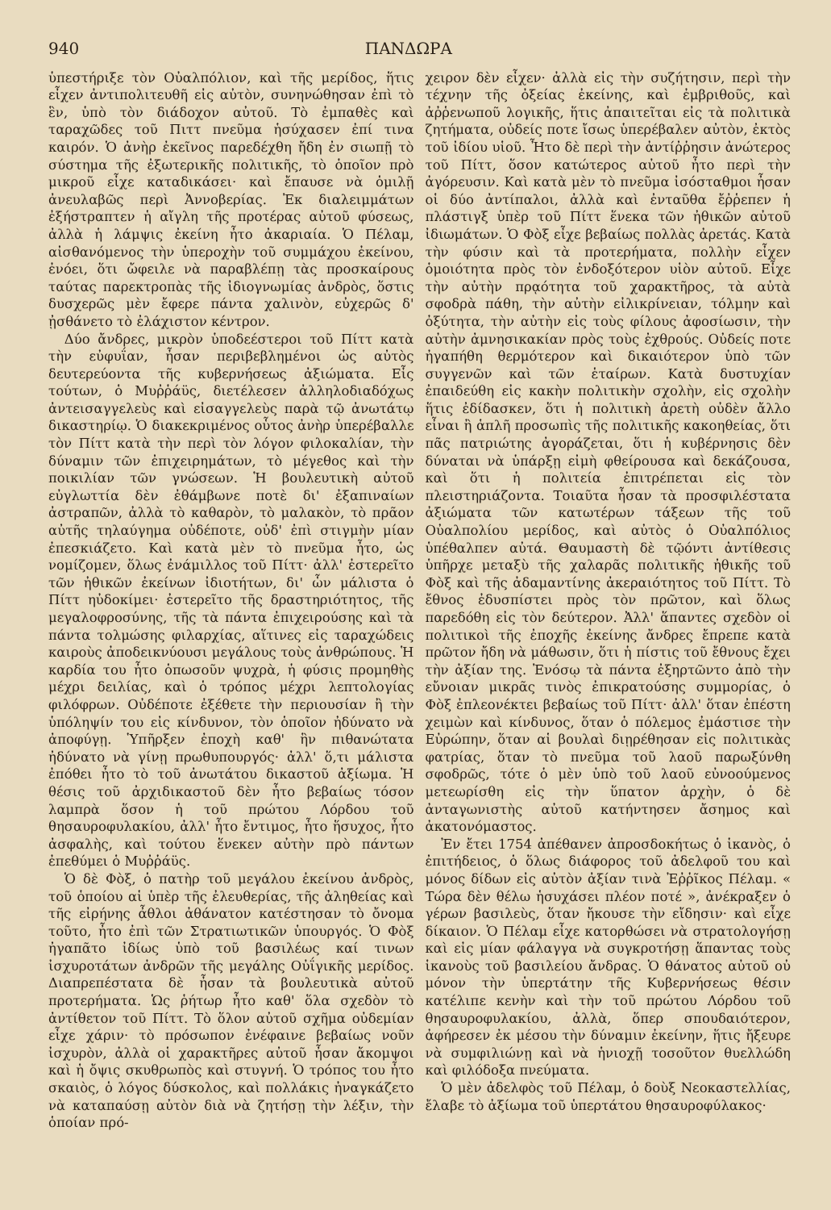940 ΠΑΝΔΩΡΑ
ὑπεστήριξε τὸν Οὐαλπόλιον, καὶ τῆς μερίδος, ἥτις εἶχεν ἀντιπολιτευθῆ εἰς αὐτὸν, συνηνώθησαν ἐπὶ τὸ ἓν, ὑπὸ τὸν διάδοχον αὐτοῦ. Τὸ ἐμπαθὲς καὶ ταραχῶδες τοῦ Πιττ πνεῦμα ἡσύχασεν ἐπί τινα καιρόν. Ὁ ἀνὴρ ἐκεῖνος παρεδέχθη ἤδη ἐν σιωπῇ τὸ σύστημα τῆς ἐξωτερικῆς πολιτικῆς, τὸ ὁποῖον πρὸ μικροῦ εἶχε καταδικάσει· καὶ ἔπαυσε νὰ ὁμιλῇ ἀνευλαβῶς περὶ Ἀννοβερίας. Ἐκ διαλειμμάτων ἐξήστραπτεν ἡ αἴγλη τῆς προτέρας αὐτοῦ φύσεως, ἀλλὰ ἡ λάμψις ἐκείνη ἦτο ἀκαριαία. Ὁ Πέλαμ, αἰσθανόμενος τὴν ὑπεροχὴν τοῦ συμμάχου ἐκείνου, ἐνόει, ὅτι ὤφειλε νὰ παραβλέπῃ τὰς προσκαίρους ταύτας παρεκτροπὰς τῆς ἰδιογνωμίας ἀνδρὸς, ὅστις δυσχερῶς μὲν ἔφερε πάντα χαλινὸν, εὐχερῶς δ' ᾐσθάνετο τὸ ἐλάχιστον κέντρον.
Δύο ἄνδρες, μικρὸν ὑποδεέστεροι τοῦ Πίττ κατὰ τὴν εὐφυΐαν, ἦσαν περιβεβλημένοι ὡς αὐτὸς δευτερεύοντα τῆς κυβερνήσεως ἀξιώματα. Εἷς τούτων, ὁ Μυῤῥάϋς, διετέλεσεν ἀλληλοδιαδόχως ἀντεισαγγελεὺς καὶ εἰσαγγελεὺς παρὰ τῷ ἀνωτάτῳ δικαστηρίῳ. Ὁ διακεκριμένος οὗτος ἀνὴρ ὑπερέβαλλε τὸν Πίττ κατὰ τὴν περὶ τὸν λόγον φιλοκαλίαν, τὴν δύναμιν τῶν ἐπιχειρημάτων, τὸ μέγεθος καὶ τὴν ποικιλίαν τῶν γνώσεων. Ἡ βουλευτικὴ αὐτοῦ εὐγλωττία δὲν ἐθάμβωνε ποτὲ δι' ἐξαπιναίων ἀστραπῶν, ἀλλὰ τὸ καθαρὸν, τὸ μαλακὸν, τὸ πρᾶον αὐτῆς τηλαύγημα οὐδέποτε, οὐδ' ἐπὶ στιγμὴν μίαν ἐπεσκιάζετο. Καὶ κατὰ μὲν τὸ πνεῦμα ἦτο, ὡς νομίζομεν, ὅλως ἐνάμιλλος τοῦ Πίττ· ἀλλ' ἐστερεῖτο τῶν ἠθικῶν ἐκείνων ἰδιοτήτων, δι' ὧν μάλιστα ὁ Πίττ ηὐδοκίμει· ἐστερεῖτο τῆς δραστηριότητος, τῆς μεγαλοφροσύνης, τῆς τὰ πάντα ἐπιχειρούσης καὶ τὰ πάντα τολμώσης φιλαρχίας, αἵτινες εἰς ταραχώδεις καιροὺς ἀποδεικνύουσι μεγάλους τοὺς ἀνθρώπους. Ἡ καρδία του ἦτο ὁπωσοῦν ψυχρὰ, ἡ φύσις προμηθὴς μέχρι δειλίας, καὶ ὁ τρόπος μέχρι λεπτολογίας φιλόφρων. Οὐδέποτε ἐξέθετε τὴν περιουσίαν ἢ τὴν ὑπόληψίν του εἰς κίνδυνον, τὸν ὁποῖον ἠδύνατο νὰ ἀποφύγῃ. Ὑπῆρξεν ἐποχὴ καθ' ἣν πιθανώτατα ἠδύνατο νὰ γίνῃ πρωθυπουργός· ἀλλ' ὅ,τι μάλιστα ἐπόθει ἦτο τὸ τοῦ ἀνωτάτου δικαστοῦ ἀξίωμα. Ἡ θέσις τοῦ ἀρχιδικαστοῦ δὲν ἦτο βεβαίως τόσον λαμπρὰ ὅσον ἡ τοῦ πρώτου Λόρδου τοῦ θησαυροφυλακίου, ἀλλ' ἦτο ἔντιμος, ἦτο ἥσυχος, ἦτο ἀσφαλὴς, καὶ τούτου ἕνεκεν αὐτὴν πρὸ πάντων ἐπεθύμει ὁ Μυῤῥάϋς.
Ὁ δὲ Φὸξ, ὁ πατὴρ τοῦ μεγάλου ἐκείνου ἀνδρὸς, τοῦ ὁποίου αἱ ὑπὲρ τῆς ἐλευθερίας, τῆς ἀληθείας καὶ τῆς εἰρήνης ἆθλοι ἀθάνατον κατέστησαν τὸ ὄνομα τοῦτο, ἦτο ἐπὶ τῶν Στρατιωτικῶν ὑπουργός. Ὁ Φὸξ ἠγαπᾶτο ἰδίως ὑπὸ τοῦ βασιλέως καί τινων ἰσχυροτάτων ἀνδρῶν τῆς μεγάλης Οὐΐγικῆς μερίδος. Διαπρεπέστατα δὲ ἦσαν τὰ βουλευτικὰ αὐτοῦ προτερήματα. Ὡς ῥήτωρ ἦτο καθ' ὅλα σχεδὸν τὸ ἀντίθετον τοῦ Πίττ. Τὸ ὅλον αὐτοῦ σχῆμα οὐδεμίαν εἶχε χάριν· τὸ πρόσωπον ἐνέφαινε βεβαίως νοῦν ἰσχυρὸν, ἀλλὰ οἱ χαρακτῆρες αὐτοῦ ἦσαν ἄκομψοι καὶ ἡ ὄψις σκυθρωπὸς καὶ στυγνή. Ὁ τρόπος του ἦτο σκαιὸς, ὁ λόγος δύσκολος, καὶ πολλάκις ἠναγκάζετο νὰ καταπαύσῃ αὐτὸν διὰ νὰ ζητήσῃ τὴν λέξιν, τὴν ὁποίαν πρό-
χειρον δὲν εἶχεν· ἀλλὰ εἰς τὴν συζήτησιν, περὶ τὴν τέχνην τῆς ὀξείας ἐκείνης, καὶ ἐμβριθοῦς, καὶ ἀῤῥενωποῦ λογικῆς, ἥτις ἀπαιτεῖται εἰς τὰ πολιτικὰ ζητήματα, οὐδείς ποτε ἴσως ὑπερέβαλεν αὐτὸν, ἐκτὸς τοῦ ἰδίου υἱοῦ. Ἦτο δὲ περὶ τὴν ἀντίῤῥησιν ἀνώτερος τοῦ Πίττ, ὅσον κατώτερος αὐτοῦ ἦτο περὶ τὴν ἀγόρευσιν. Καὶ κατὰ μὲν τὸ πνεῦμα ἰσόσταθμοι ἦσαν οἱ δύο ἀντίπαλοι, ἀλλὰ καὶ ἐνταῦθα ἔῤῥεπεν ἡ πλάστιγξ ὑπὲρ τοῦ Πίττ ἕνεκα τῶν ἠθικῶν αὐτοῦ ἰδιωμάτων. Ὁ Φὸξ εἶχε βεβαίως πολλὰς ἀρετάς. Κατὰ τὴν φύσιν καὶ τὰ προτερήματα, πολλὴν εἶχεν ὁμοιότητα πρὸς τὸν ἐνδοξότερον υἱὸν αὐτοῦ. Εἶχε τὴν αὐτὴν πρᾳότητα τοῦ χαρακτῆρος, τὰ αὐτὰ σφοδρὰ πάθη, τὴν αὐτὴν εἰλικρίνειαν, τόλμην καὶ ὀξύτητα, τὴν αὐτὴν εἰς τοὺς φίλους ἀφοσίωσιν, τὴν αὐτὴν ἀμνησικακίαν πρὸς τοὺς ἐχθρούς. Οὐδείς ποτε ἠγαπήθη θερμότερον καὶ δικαιότερον ὑπὸ τῶν συγγενῶν καὶ τῶν ἑταίρων. Κατὰ δυστυχίαν ἐπαιδεύθη εἰς κακὴν πολιτικὴν σχολὴν, εἰς σχολὴν ἥτις ἐδίδασκεν, ὅτι ἡ πολιτικὴ ἀρετὴ οὐδὲν ἄλλο εἶναι ἢ ἁπλῆ προσωπὶς τῆς πολιτικῆς κακοηθείας, ὅτι πᾶς πατριώτης ἀγοράζεται, ὅτι ἡ κυβέρνησις δὲν δύναται νὰ ὑπάρξῃ εἰμὴ φθείρουσα καὶ δεκάζουσα, καὶ ὅτι ἡ πολιτεία ἐπιτρέπεται εἰς τὸν πλειστηριάζοντα. Τοιαῦτα ἦσαν τὰ προσφιλέστατα ἀξιώματα τῶν κατωτέρων τάξεων τῆς τοῦ Οὐαλπολίου μερίδος, καὶ αὐτὸς ὁ Οὐαλπόλιος ὑπέθαλπεν αὐτά. Θαυμαστὴ δὲ τῷόντι ἀντίθεσις ὑπῆρχε μεταξὺ τῆς χαλαρᾶς πολιτικῆς ἠθικῆς τοῦ Φὸξ καὶ τῆς ἀδαμαντίνης ἀκεραιότητος τοῦ Πίττ. Τὸ ἔθνος ἐδυσπίστει πρὸς τὸν πρῶτον, καὶ ὅλως παρεδόθη εἰς τὸν δεύτερον. Ἀλλ' ἅπαντες σχεδὸν οἱ πολιτικοὶ τῆς ἐποχῆς ἐκείνης ἄνδρες ἔπρεπε κατὰ πρῶτον ἤδη νὰ μάθωσιν, ὅτι ἡ πίστις τοῦ ἔθνους ἔχει τὴν ἀξίαν της. Ἐνόσῳ τὰ πάντα ἐξηρτῶντο ἀπὸ τὴν εὔνοιαν μικρᾶς τινὸς ἐπικρατούσης συμμορίας, ὁ Φὸξ ἐπλεονέκτει βεβαίως τοῦ Πίττ· ἀλλ' ὅταν ἐπέστη χειμὼν καὶ κίνδυνος, ὅταν ὁ πόλεμος ἐμάστισε τὴν Εὐρώπην, ὅταν αἱ βουλαὶ διῃρέθησαν εἰς πολιτικὰς φατρίας, ὅταν τὸ πνεῦμα τοῦ λαοῦ παρωξύνθη σφοδρῶς, τότε ὁ μὲν ὑπὸ τοῦ λαοῦ εὐνοούμενος μετεωρίσθη εἰς τὴν ὕπατον ἀρχὴν, ὁ δὲ ἀνταγωνιστὴς αὐτοῦ κατήντησεν ἄσημος καὶ ἀκατονόμαστος.
Ἐν ἔτει 1754 ἀπέθανεν ἀπροσδοκήτως ὁ ἱκανὸς, ὁ ἐπιτήδειος, ὁ ὅλως διάφορος τοῦ ἀδελφοῦ του καὶ μόνος δίδων εἰς αὐτὸν ἀξίαν τινὰ Ἐῤῥῖκος Πέλαμ. « Τώρα δὲν θέλω ἡσυχάσει πλέον ποτέ », ἀνέκραξεν ὁ γέρων βασιλεὺς, ὅταν ἤκουσε τὴν εἴδησιν· καὶ εἶχε δίκαιον. Ὁ Πέλαμ εἶχε κατορθώσει νὰ στρατολογήσῃ καὶ εἰς μίαν φάλαγγα νὰ συγκροτήσῃ ἅπαντας τοὺς ἱκανοὺς τοῦ βασιλείου ἄνδρας. Ὁ θάνατος αὐτοῦ οὐ μόνον τὴν ὑπερτάτην τῆς Κυβερνήσεως θέσιν κατέλιπε κενὴν καὶ τὴν τοῦ πρώτου Λόρδου τοῦ θησαυροφυλακίου, ἀλλὰ, ὅπερ σπουδαιότερον, ἀφήρεσεν ἐκ μέσου τὴν δύναμιν ἐκείνην, ἥτις ἤξευρε νὰ συμφιλιώνῃ καὶ νὰ ἡνιοχῇ τοσοῦτον θυελλώδη καὶ φιλόδοξα πνεύματα.
Ὁ μὲν ἀδελφὸς τοῦ Πέλαμ, ὁ δοὺξ Νεοκαστελλίας, ἔλαβε τὸ ἀξίωμα τοῦ ὑπερτάτου θησαυροφύλακος·